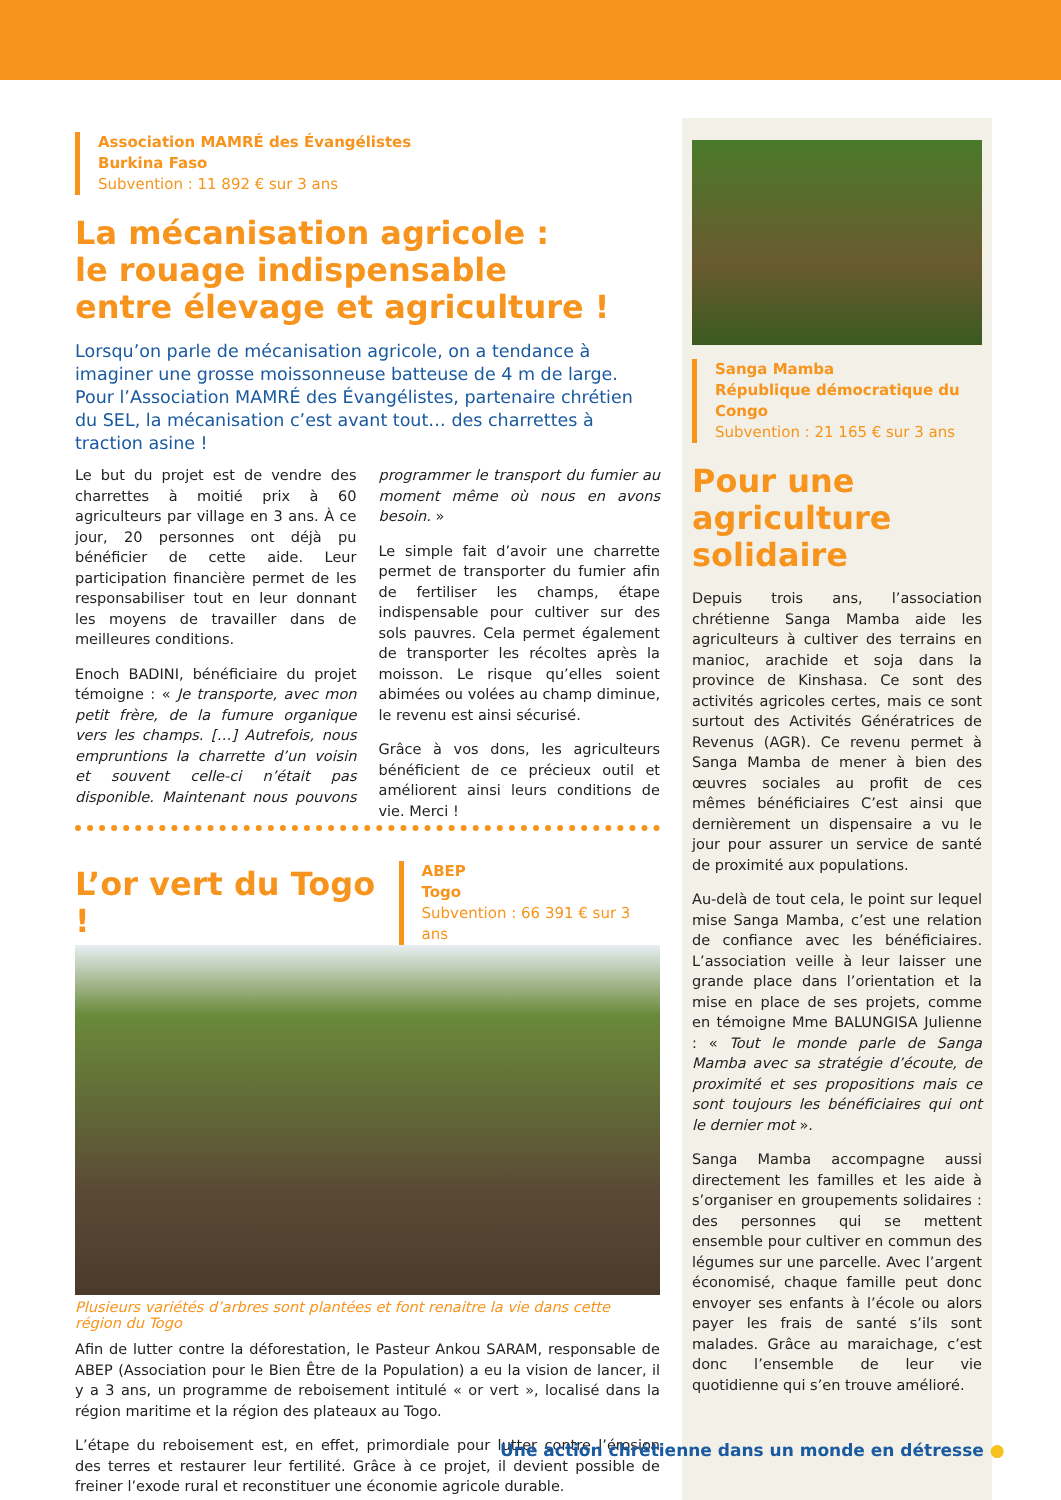Association MAMRÉ des Évangélistes
Burkina Faso
Subvention : 11 892 € sur 3 ans
La mécanisation agricole :
le rouage indispensable
entre élevage et agriculture !
Lorsqu’on parle de mécanisation agricole, on a tendance à imaginer une grosse moissonneuse batteuse de 4 m de large. Pour l’Association MAMRÉ des Évangélistes, partenaire chrétien du SEL, la mécanisation c’est avant tout… des charrettes à traction asine !
Le but du projet est de vendre des charrettes à moitié prix à 60 agriculteurs par village en 3 ans. À ce jour, 20 personnes ont déjà pu bénéficier de cette aide. Leur participation financière permet de les responsabiliser tout en leur donnant les moyens de travailler dans de meilleures conditions.
Enoch BADINI, bénéficiaire du projet témoigne : « Je transporte, avec mon petit frère, de la fumure organique vers les champs. […] Autrefois, nous empruntions la charrette d’un voisin et souvent celle-ci n’était pas disponible. Maintenant nous pouvons programmer le transport du fumier au moment même où nous en avons besoin. »
Le simple fait d’avoir une charrette permet de transporter du fumier afin de fertiliser les champs, étape indispensable pour cultiver sur des sols pauvres. Cela permet également de transporter les récoltes après la moisson. Le risque qu’elles soient abimées ou volées au champ diminue, le revenu est ainsi sécurisé.
Grâce à vos dons, les agriculteurs bénéficient de ce précieux outil et améliorent ainsi leurs conditions de vie. Merci !
L’or vert du Togo !
ABEP
Togo
Subvention : 66 391 € sur 3 ans
Plusieurs variétés d’arbres sont plantées et font renaitre la vie dans cette région du Togo
Afin de lutter contre la déforestation, le Pasteur Ankou SARAM, responsable de ABEP (Association pour le Bien Être de la Population) a eu la vision de lancer, il y a 3 ans, un programme de reboisement intitulé « or vert », localisé dans la région maritime et la région des plateaux au Togo.
L’étape du reboisement est, en effet, primordiale pour lutter contre l’érosion des terres et restaurer leur fertilité. Grâce à ce projet, il devient possible de freiner l’exode rural et reconstituer une économie agricole durable.
Sanga Mamba
République démocratique du Congo
Subvention : 21 165 € sur 3 ans
Pour une agriculture solidaire
Depuis trois ans, l’association chrétienne Sanga Mamba aide les agriculteurs à cultiver des terrains en manioc, arachide et soja dans la province de Kinshasa. Ce sont des activités agricoles certes, mais ce sont surtout des Activités Génératrices de Revenus (AGR). Ce revenu permet à Sanga Mamba de mener à bien des œuvres sociales au profit de ces mêmes bénéficiaires C’est ainsi que dernièrement un dispensaire a vu le jour pour assurer un service de santé de proximité aux populations.
Au-delà de tout cela, le point sur lequel mise Sanga Mamba, c’est une relation de confiance avec les bénéficiaires. L’association veille à leur laisser une grande place dans l’orientation et la mise en place de ses projets, comme en témoigne Mme BALUNGISA Julienne : « Tout le monde parle de Sanga Mamba avec sa stratégie d’écoute, de proximité et ses propositions mais ce sont toujours les bénéficiaires qui ont le dernier mot ».
Sanga Mamba accompagne aussi directement les familles et les aide à s’organiser en groupements solidaires : des personnes qui se mettent ensemble pour cultiver en commun des légumes sur une parcelle. Avec l’argent économisé, chaque famille peut donc envoyer ses enfants à l’école ou alors payer les frais de santé s’ils sont malades. Grâce au maraichage, c’est donc l’ensemble de leur vie quotidienne qui s’en trouve amélioré.
Une action chrétienne dans un monde en détresse ●